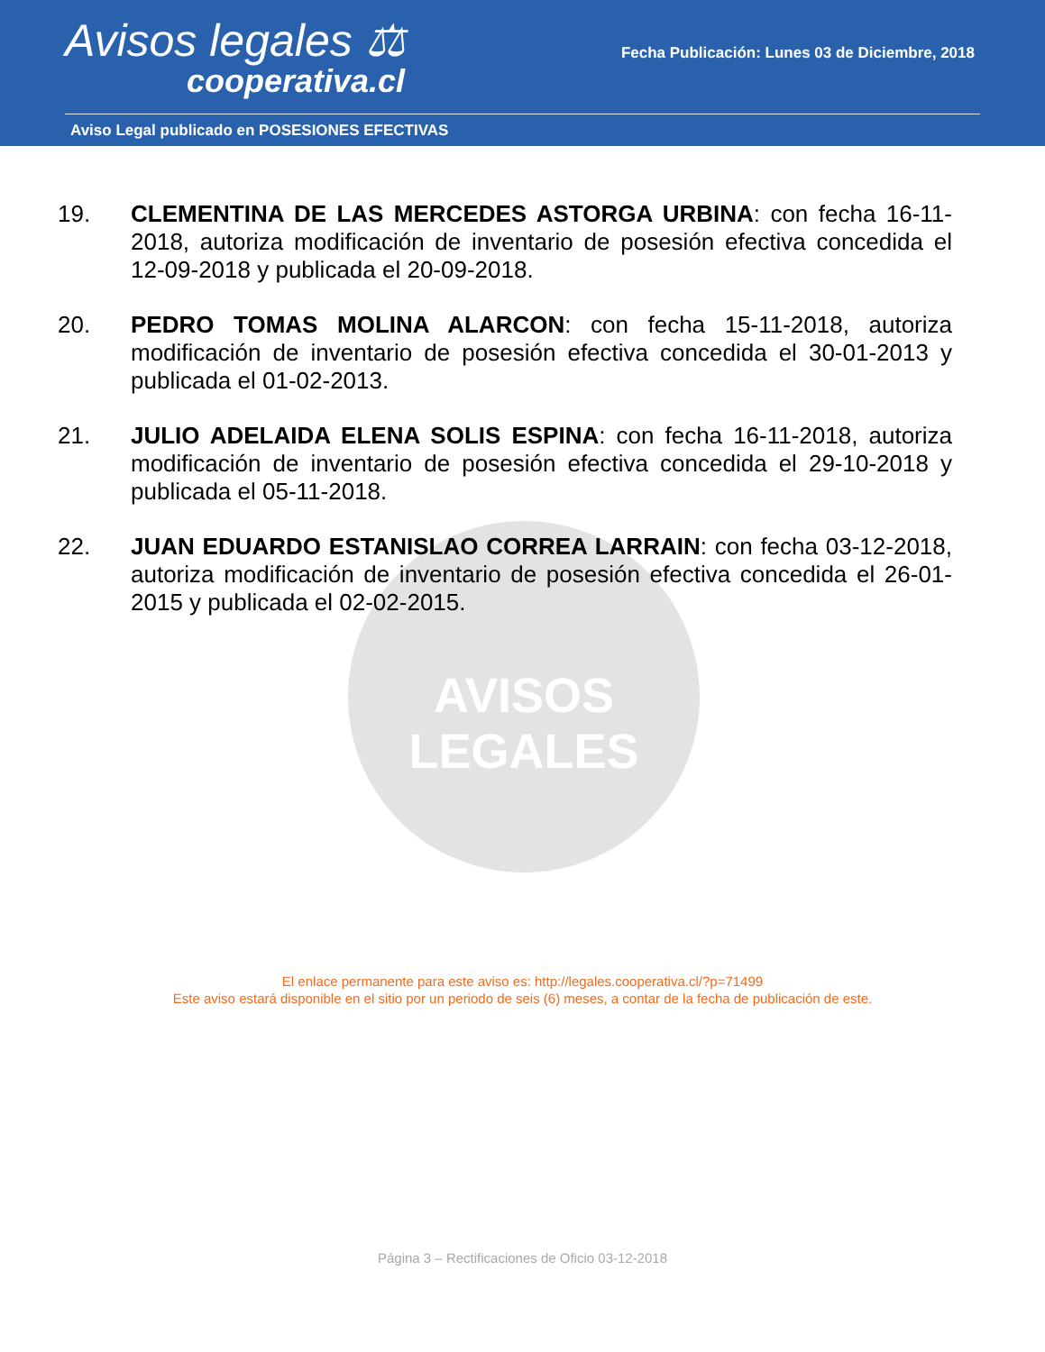Avisos legales ⚖
cooperativa.cl
Fecha Publicación: Lunes 03 de Diciembre, 2018
Aviso Legal publicado en POSESIONES EFECTIVAS
AVISOS LEGALES
19. CLEMENTINA DE LAS MERCEDES ASTORGA URBINA: con fecha 16-11-2018, autoriza modificación de inventario de posesión efectiva concedida el 12-09-2018 y publicada el 20-09-2018.
20. PEDRO TOMAS MOLINA ALARCON: con fecha 15-11-2018, autoriza modificación de inventario de posesión efectiva concedida el 30-01-2013 y publicada el 01-02-2013.
21. JULIO ADELAIDA ELENA SOLIS ESPINA: con fecha 16-11-2018, autoriza modificación de inventario de posesión efectiva concedida el 29-10-2018 y publicada el 05-11-2018.
22. JUAN EDUARDO ESTANISLAO CORREA LARRAIN: con fecha 03-12-2018, autoriza modificación de inventario de posesión efectiva concedida el 26-01-2015 y publicada el 02-02-2015.
El enlace permanente para este aviso es: http://legales.cooperativa.cl/?p=71499
Este aviso estará disponible en el sitio por un periodo de seis (6) meses, a contar de la fecha de publicación de este.
Página 3 – Rectificaciones de Oficio 03-12-2018